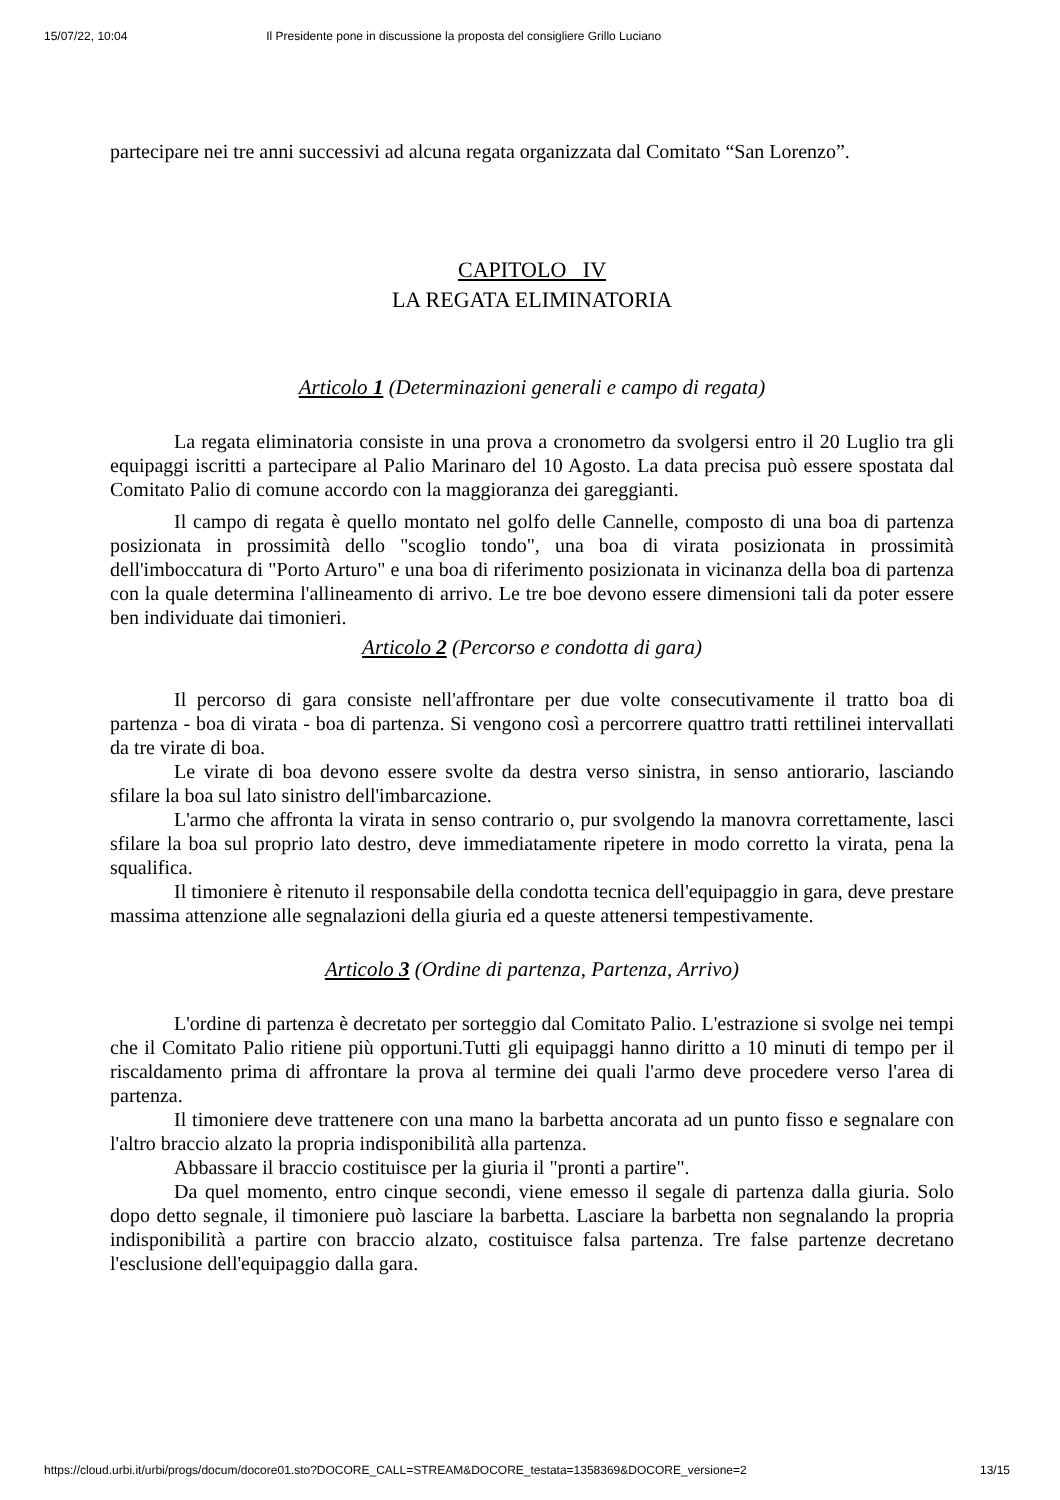15/07/22, 10:04 Il Presidente pone in discussione la proposta del consigliere Grillo Luciano
partecipare nei tre anni successivi ad alcuna regata organizzata dal Comitato “San Lorenzo”.
CAPITOLO IV
LA REGATA ELIMINATORIA
Articolo 1 (Determinazioni generali e campo di regata)
La regata eliminatoria consiste in una prova a cronometro da svolgersi entro il 20 Luglio tra gli equipaggi iscritti a partecipare al Palio Marinaro del 10 Agosto. La data precisa può essere spostata dal Comitato Palio di comune accordo con la maggioranza dei gareggianti.
Il campo di regata è quello montato nel golfo delle Cannelle, composto di una boa di partenza posizionata in prossimità dello "scoglio tondo", una boa di virata posizionata in prossimità dell'imboccatura di "Porto Arturo" e una boa di riferimento posizionata in vicinanza della boa di partenza con la quale determina l'allineamento di arrivo. Le tre boe devono essere dimensioni tali da poter essere ben individuate dai timonieri.
Articolo 2 (Percorso e condotta di gara)
Il percorso di gara consiste nell'affrontare per due volte consecutivamente il tratto boa di partenza - boa di virata - boa di partenza. Si vengono così a percorrere quattro tratti rettilinei intervallati da tre virate di boa.
Le virate di boa devono essere svolte da destra verso sinistra, in senso antiorario, lasciando sfilare la boa sul lato sinistro dell'imbarcazione.
L'armo che affronta la virata in senso contrario o, pur svolgendo la manovra correttamente, lasci sfilare la boa sul proprio lato destro, deve immediatamente ripetere in modo corretto la virata, pena la squalifica.
Il timoniere è ritenuto il responsabile della condotta tecnica dell'equipaggio in gara, deve prestare massima attenzione alle segnalazioni della giuria ed a queste attenersi tempestivamente.
Articolo 3 (Ordine di partenza, Partenza, Arrivo)
L'ordine di partenza è decretato per sorteggio dal Comitato Palio. L'estrazione si svolge nei tempi che il Comitato Palio ritiene più opportuni.Tutti gli equipaggi hanno diritto a 10 minuti di tempo per il riscaldamento prima di affrontare la prova al termine dei quali l'armo deve procedere verso l'area di partenza.
Il timoniere deve trattenere con una mano la barbetta ancorata ad un punto fisso e segnalare con l'altro braccio alzato la propria indisponibilità alla partenza.
Abbassare il braccio costituisce per la giuria il "pronti a partire".
Da quel momento, entro cinque secondi, viene emesso il segale di partenza dalla giuria. Solo dopo detto segnale, il timoniere può lasciare la barbetta. Lasciare la barbetta non segnalando la propria indisponibilità a partire con braccio alzato, costituisce falsa partenza. Tre false partenze decretano l'esclusione dell'equipaggio dalla gara.
https://cloud.urbi.it/urbi/progs/docum/docore01.sto?DOCORE_CALL=STREAM&DOCORE_testata=1358369&DOCORE_versione=2 13/15